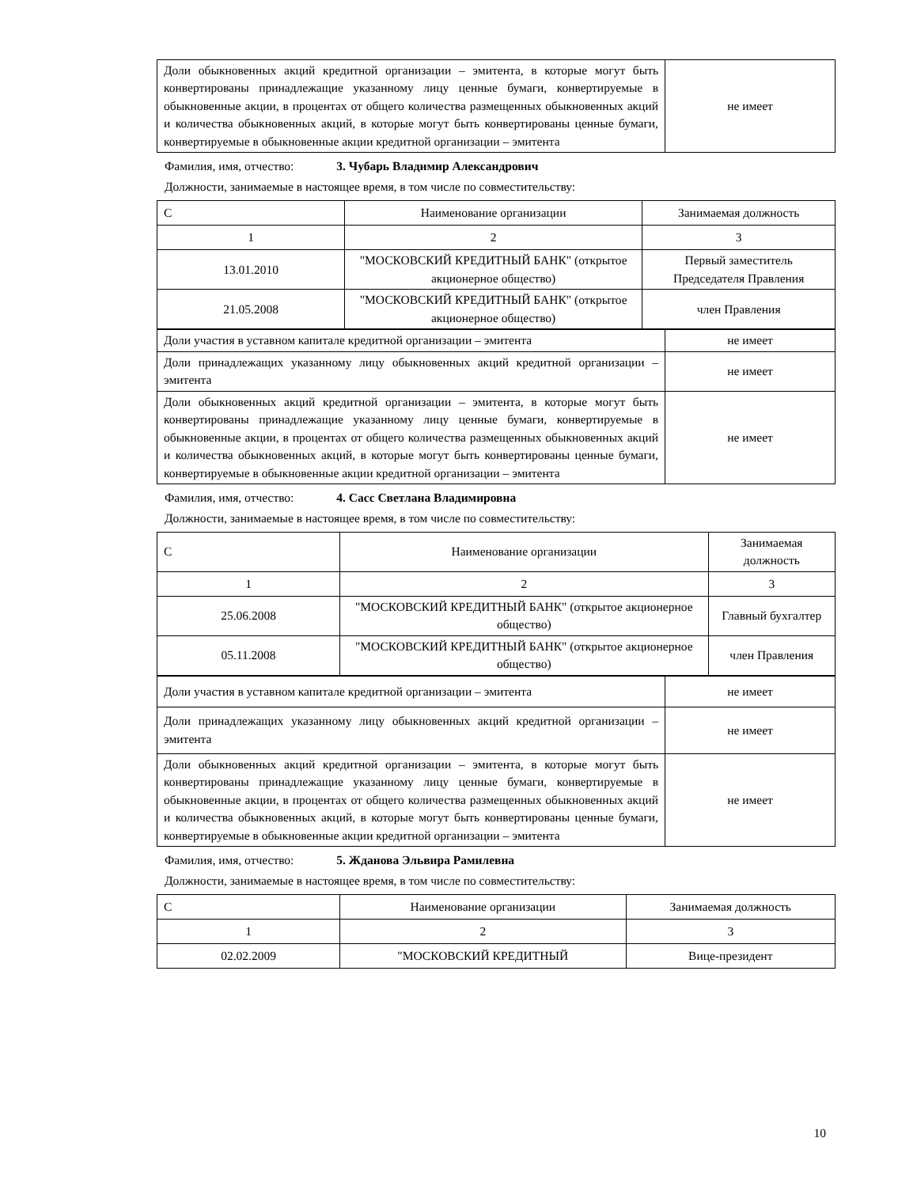| Доли обыкновенных акций кредитной организации – эмитента, в которые могут быть конвертированы принадлежащие указанному лицу ценные бумаги, конвертируемые в обыкновенные акции, в процентах от общего количества размещенных обыкновенных акций и количества обыкновенных акций, в которые могут быть конвертированы ценные бумаги, конвертируемые в обыкновенные акции кредитной организации – эмитента | не имеет |
Фамилия, имя, отчество: 3. Чубарь Владимир Александрович
Должности, занимаемые в настоящее время, в том числе по совместительству:
| С | Наименование организации | Занимаемая должность |
| 1 | 2 | 3 |
| 13.01.2010 | "МОСКОВСКИЙ КРЕДИТНЫЙ БАНК" (открытое акционерное общество) | Первый заместитель Председателя Правления |
| 21.05.2008 | "МОСКОВСКИЙ КРЕДИТНЫЙ БАНК" (открытое акционерное общество) | член Правления |
| Доли участия в уставном капитале кредитной организации – эмитента | не имеет |
| Доли принадлежащих указанному лицу обыкновенных акций кредитной организации – эмитента | не имеет |
| Доли обыкновенных акций кредитной организации – эмитента, в которые могут быть конвертированы принадлежащие указанному лицу ценные бумаги, конвертируемые в обыкновенные акции, в процентах от общего количества размещенных обыкновенных акций и количества обыкновенных акций, в которые могут быть конвертированы ценные бумаги, конвертируемые в обыкновенные акции кредитной организации – эмитента | не имеет |
Фамилия, имя, отчество: 4. Сасс Светлана Владимировна
Должности, занимаемые в настоящее время, в том числе по совместительству:
| С | Наименование организации | Занимаемая должность |
| 1 | 2 | 3 |
| 25.06.2008 | "МОСКОВСКИЙ КРЕДИТНЫЙ БАНК" (открытое акционерное общество) | Главный бухгалтер |
| 05.11.2008 | "МОСКОВСКИЙ КРЕДИТНЫЙ БАНК" (открытое акционерное общество) | член Правления |
| Доли участия в уставном капитале кредитной организации – эмитента | не имеет |
| Доли принадлежащих указанному лицу обыкновенных акций кредитной организации – эмитента | не имеет |
| Доли обыкновенных акций кредитной организации – эмитента, в которые могут быть конвертированы принадлежащие указанному лицу ценные бумаги, конвертируемые в обыкновенные акции, в процентах от общего количества размещенных обыкновенных акций и количества обыкновенных акций, в которые могут быть конвертированы ценные бумаги, конвертируемые в обыкновенные акции кредитной организации – эмитента | не имеет |
Фамилия, имя, отчество: 5. Жданова Эльвира Рамилевна
Должности, занимаемые в настоящее время, в том числе по совместительству:
| С | Наименование организации | Занимаемая должность |
| 1 | 2 | 3 |
| 02.02.2009 | "МОСКОВСКИЙ КРЕДИТНЫЙ | Вице-президент |
10